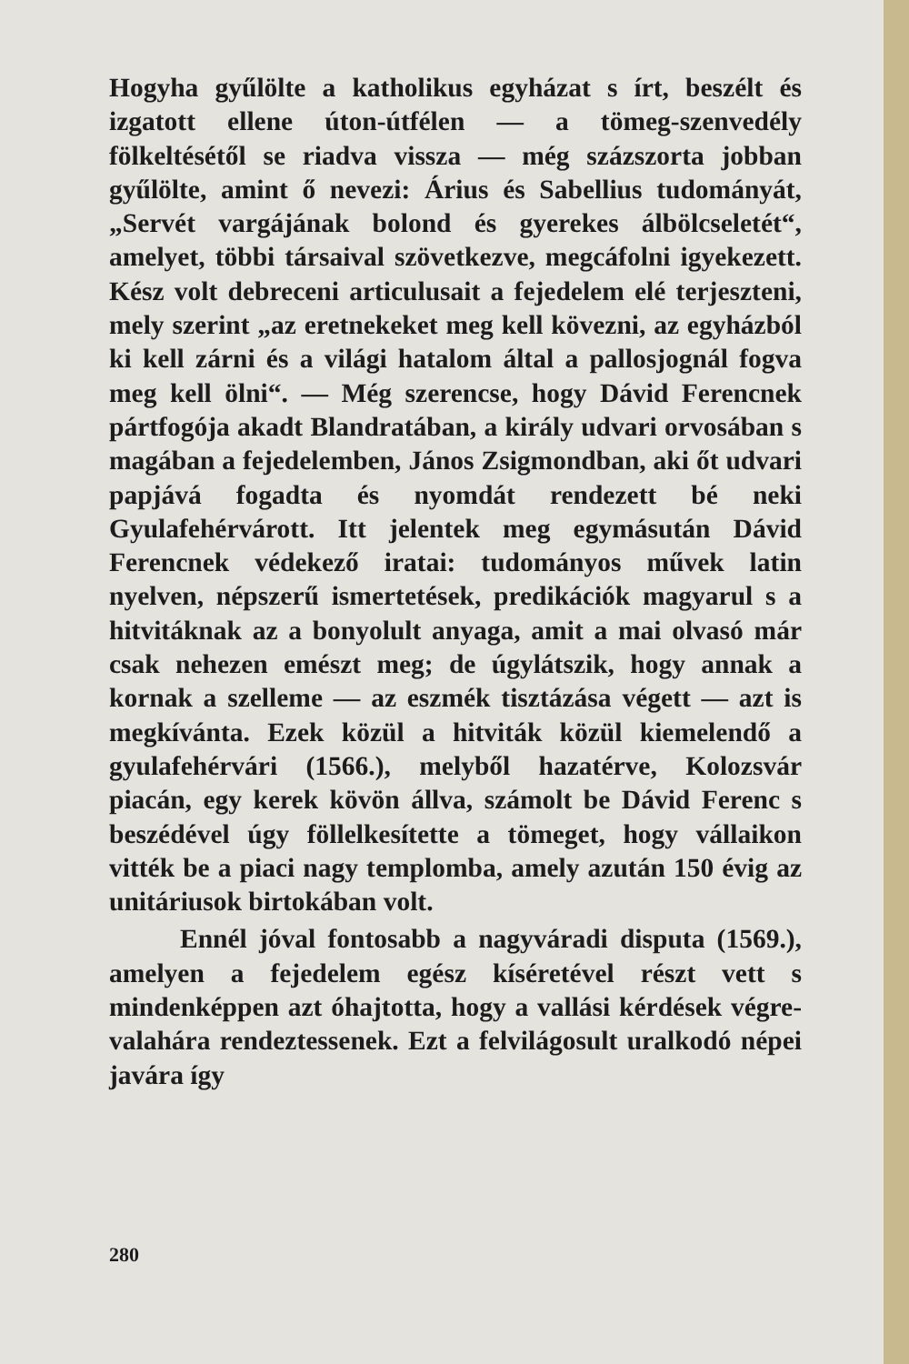Hogyha gyűlölte a katholikus egyházat s írt, beszélt és izgatott ellene úton-útfélen — a tömeg-szenvedély fölkeltésétől se riadva vissza — még százszorta jobban gyűlölte, amint ő nevezi: Árius és Sabellius tudományát, „Servét vargájának bolond és gyerekes álbölcseletét“, amelyet, többi társaival szövetkezve, megcáfolni igyekezett. Kész volt debreceni articulusait a fejedelem elé terjeszteni, mely szerint „az eretnekeket meg kell kövezni, az egyházból ki kell zárni és a világi hatalom által a pallosjognál fogva meg kell ölni“. — Még szerencse, hogy Dávid Ferencnek pártfogója akadt Blandratában, a király udvari orvosában s magában a fejedelemben, János Zsigmondban, aki őt udvari papjává fogadta és nyomdát rendezett bé neki Gyulafehérvárott. Itt jelentek meg egymásután Dávid Ferencnek védekező iratai: tudományos művek latin nyelven, népszerű ismertetések, predikációk magyarul s a hitvitáknak az a bonyolult anyaga, amit a mai olvasó már csak nehezen emészt meg; de úgylátszik, hogy annak a kornak a szelleme — az eszmék tisztázása végett — azt is megkívánta. Ezek közül a hitviták közül kiemelendő a gyulafehérvári (1566.), melyből hazatérve, Kolozsvár piacán, egy kerek kövön állva, számolt be Dávid Ferenc s beszédével úgy föllelkesítette a tömeget, hogy vállaikon vitték be a piaci nagy templomba, amely azután 150 évig az unitáriusok birtokában volt.
Ennél jóval fontosabb a nagyváradi disputa (1569.), amelyen a fejedelem egész kíséretével részt vett s mindenképpen azt óhajtotta, hogy a vallási kérdések végre-valahára rendeztessenek. Ezt a felvilágosult uralkodó népei javára így
280